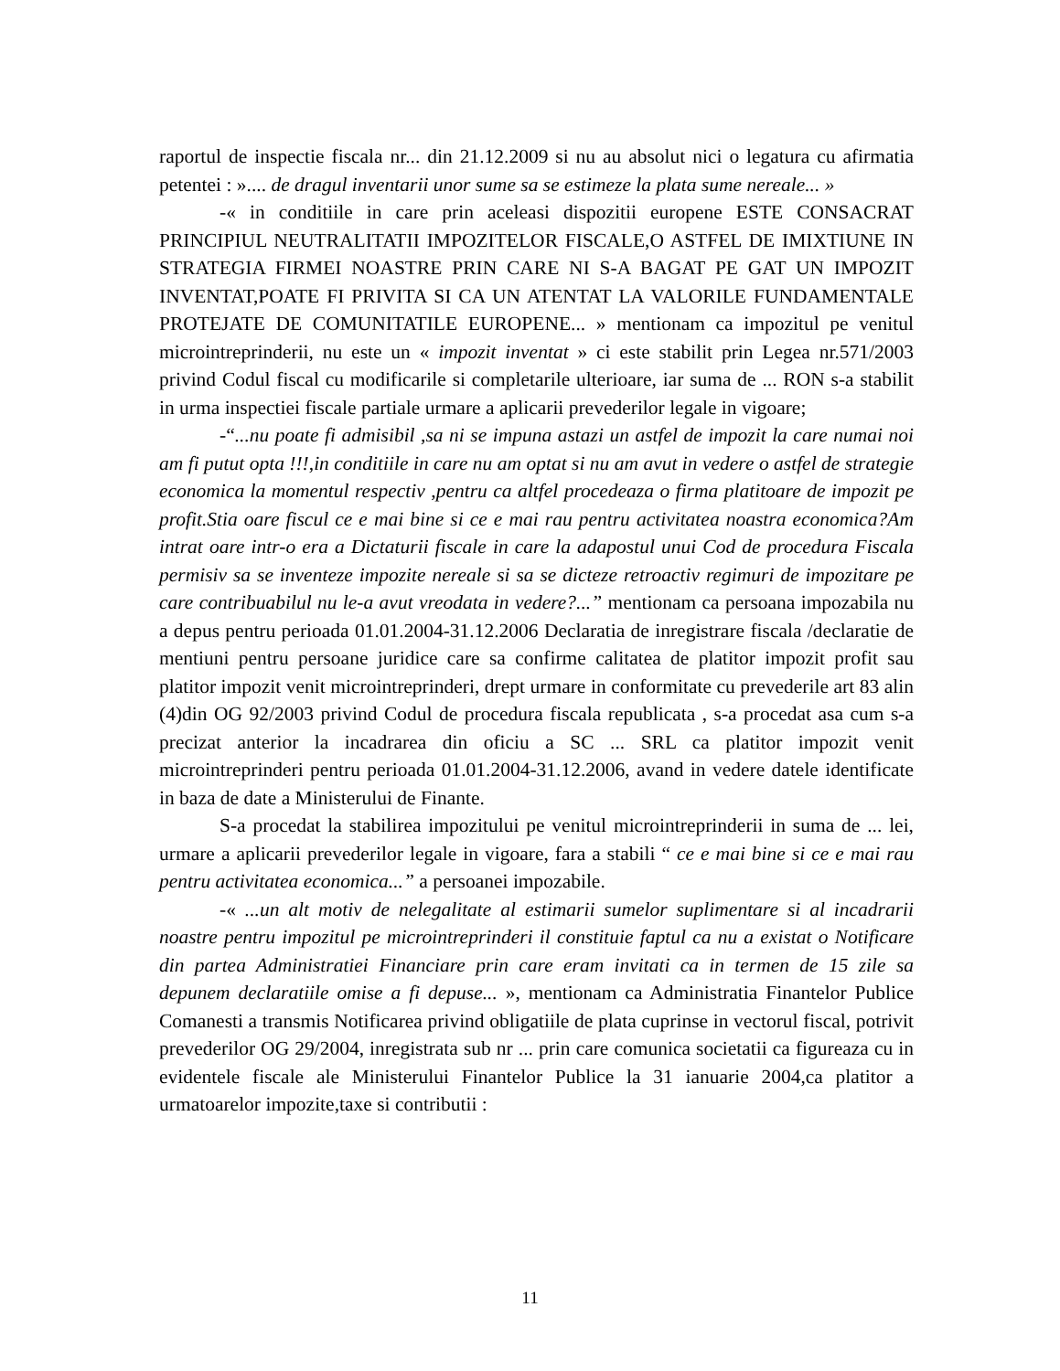raportul de inspectie fiscala nr... din 21.12.2009 si nu au absolut nici o legatura cu afirmatia petentei : ».... de dragul inventarii unor sume sa se estimeze la plata sume nereale... »
-« in conditiile in care prin aceleasi dispozitii europene ESTE CONSACRAT PRINCIPIUL NEUTRALITATII IMPOZITELOR FISCALE,O ASTFEL DE IMIXTIUNE IN STRATEGIA FIRMEI NOASTRE PRIN CARE NI S-A BAGAT PE GAT UN IMPOZIT INVENTAT,POATE FI PRIVITA SI CA UN ATENTAT LA VALORILE FUNDAMENTALE PROTEJATE DE COMUNITATILE EUROPENE... » mentionam ca impozitul pe venitul microintreprinderii, nu este un « impozit inventat » ci este stabilit prin Legea nr.571/2003 privind Codul fiscal cu modificarile si completarile ulterioare, iar suma de ... RON s-a stabilit in urma inspectiei fiscale partiale urmare a aplicarii prevederilor legale in vigoare;
-“...nu poate fi admisibil ,sa ni se impuna astazi un astfel de impozit la care numai noi am fi putut opta !!!,in conditiile in care nu am optat si nu am avut in vedere o astfel de strategie economica la momentul respectiv ,pentru ca altfel procedeaza o firma platitoare de impozit pe profit.Stia oare fiscul ce e mai bine si ce e mai rau pentru activitatea noastra economica?Am intrat oare intr-o era a Dictaturii fiscale in care la adapostul unui Cod de procedura Fiscala permisiv sa se inventeze impozite nereale si sa se dicteze retroactiv regimuri de impozitare pe care contribuabilul nu le-a avut vreodata in vedere?...” mentionam ca persoana impozabila nu a depus pentru perioada 01.01.2004-31.12.2006 Declaratia de inregistrare fiscala /declaratie de mentiuni pentru persoane juridice care sa confirme calitatea de platitor impozit profit sau platitor impozit venit microintreprinderi, drept urmare in conformitate cu prevederile art 83 alin (4)din OG 92/2003 privind Codul de procedura fiscala republicata , s-a procedat asa cum s-a precizat anterior la incadrarea din oficiu a SC ... SRL ca platitor impozit venit microintreprinderi pentru perioada 01.01.2004-31.12.2006, avand in vedere datele identificate in baza de date a Ministerului de Finante.
S-a procedat la stabilirea impozitului pe venitul microintreprinderii in suma de ... lei, urmare a aplicarii prevederilor legale in vigoare, fara a stabili “ ce e mai bine si ce e mai rau pentru activitatea economica...” a persoanei impozabile.
-« ...un alt motiv de nelegalitate al estimarii sumelor suplimentare si al incadrarii noastre pentru impozitul pe microintreprinderi il constituie faptul ca nu a existat o Notificare din partea Administratiei Financiare prin care eram invitati ca in termen de 15 zile sa depunem declaratiile omise a fi depuse... », mentionam ca Administratia Finantelor Publice Comanesti a transmis Notificarea privind obligatiile de plata cuprinse in vectorul fiscal, potrivit prevederilor OG 29/2004, inregistrata sub nr ... prin care comunica societatii ca figureaza cu in evidentele fiscale ale Ministerului Finantelor Publice la 31 ianuarie 2004,ca platitor a urmatoarelor impozite,taxe si contributii :
11